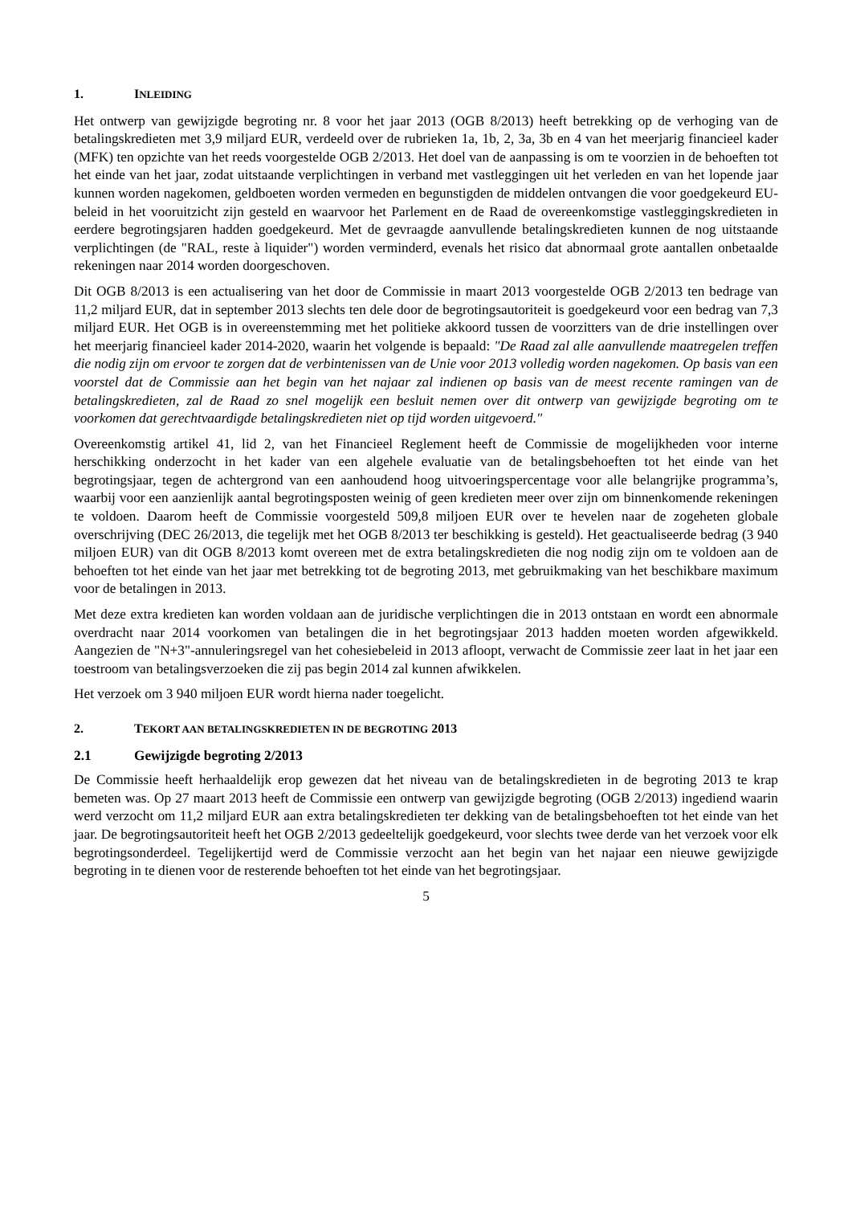1. INLEIDING
Het ontwerp van gewijzigde begroting nr. 8 voor het jaar 2013 (OGB 8/2013) heeft betrekking op de verhoging van de betalingskredieten met 3,9 miljard EUR, verdeeld over de rubrieken 1a, 1b, 2, 3a, 3b en 4 van het meerjarig financieel kader (MFK) ten opzichte van het reeds voorgestelde OGB 2/2013. Het doel van de aanpassing is om te voorzien in de behoeften tot het einde van het jaar, zodat uitstaande verplichtingen in verband met vastleggingen uit het verleden en van het lopende jaar kunnen worden nagekomen, geldboeten worden vermeden en begunstigden de middelen ontvangen die voor goedgekeurd EU-beleid in het vooruitzicht zijn gesteld en waarvoor het Parlement en de Raad de overeenkomstige vastleggingskredieten in eerdere begrotingsjaren hadden goedgekeurd. Met de gevraagde aanvullende betalingskredieten kunnen de nog uitstaande verplichtingen (de "RAL, reste à liquider") worden verminderd, evenals het risico dat abnormaal grote aantallen onbetaalde rekeningen naar 2014 worden doorgeschoven.
Dit OGB 8/2013 is een actualisering van het door de Commissie in maart 2013 voorgestelde OGB 2/2013 ten bedrage van 11,2 miljard EUR, dat in september 2013 slechts ten dele door de begrotingsautoriteit is goedgekeurd voor een bedrag van 7,3 miljard EUR. Het OGB is in overeenstemming met het politieke akkoord tussen de voorzitters van de drie instellingen over het meerjarig financieel kader 2014-2020, waarin het volgende is bepaald: "De Raad zal alle aanvullende maatregelen treffen die nodig zijn om ervoor te zorgen dat de verbintenissen van de Unie voor 2013 volledig worden nagekomen. Op basis van een voorstel dat de Commissie aan het begin van het najaar zal indienen op basis van de meest recente ramingen van de betalingskredieten, zal de Raad zo snel mogelijk een besluit nemen over dit ontwerp van gewijzigde begroting om te voorkomen dat gerechtvaardigde betalingskredieten niet op tijd worden uitgevoerd."
Overeenkomstig artikel 41, lid 2, van het Financieel Reglement heeft de Commissie de mogelijkheden voor interne herschikking onderzocht in het kader van een algehele evaluatie van de betalingsbehoeften tot het einde van het begrotingsjaar, tegen de achtergrond van een aanhoudend hoog uitvoeringspercentage voor alle belangrijke programma’s, waarbij voor een aanzienlijk aantal begrotingsposten weinig of geen kredieten meer over zijn om binnenkomende rekeningen te voldoen. Daarom heeft de Commissie voorgesteld 509,8 miljoen EUR over te hevelen naar de zogeheten globale overschrijving (DEC 26/2013, die tegelijk met het OGB 8/2013 ter beschikking is gesteld). Het geactualiseerde bedrag (3 940 miljoen EUR) van dit OGB 8/2013 komt overeen met de extra betalingskredieten die nog nodig zijn om te voldoen aan de behoeften tot het einde van het jaar met betrekking tot de begroting 2013, met gebruikmaking van het beschikbare maximum voor de betalingen in 2013.
Met deze extra kredieten kan worden voldaan aan de juridische verplichtingen die in 2013 ontstaan en wordt een abnormale overdracht naar 2014 voorkomen van betalingen die in het begrotingsjaar 2013 hadden moeten worden afgewikkeld. Aangezien de "N+3"-annuleringsregel van het cohesiebeleid in 2013 afloopt, verwacht de Commissie zeer laat in het jaar een toestroom van betalingsverzoeken die zij pas begin 2014 zal kunnen afwikkelen.
Het verzoek om 3 940 miljoen EUR wordt hierna nader toegelicht.
2. TEKORT AAN BETALINGSKREDIETEN IN DE BEGROTING 2013
2.1 Gewijzigde begroting 2/2013
De Commissie heeft herhaaldelijk erop gewezen dat het niveau van de betalingskredieten in de begroting 2013 te krap bemeten was. Op 27 maart 2013 heeft de Commissie een ontwerp van gewijzigde begroting (OGB 2/2013) ingediend waarin werd verzocht om 11,2 miljard EUR aan extra betalingskredieten ter dekking van de betalingsbehoeften tot het einde van het jaar. De begrotingsautoriteit heeft het OGB 2/2013 gedeeltelijk goedgekeurd, voor slechts twee derde van het verzoek voor elk begrotingsonderdeel. Tegelijkertijd werd de Commissie verzocht aan het begin van het najaar een nieuwe gewijzigde begroting in te dienen voor de resterende behoeften tot het einde van het begrotingsjaar.
5